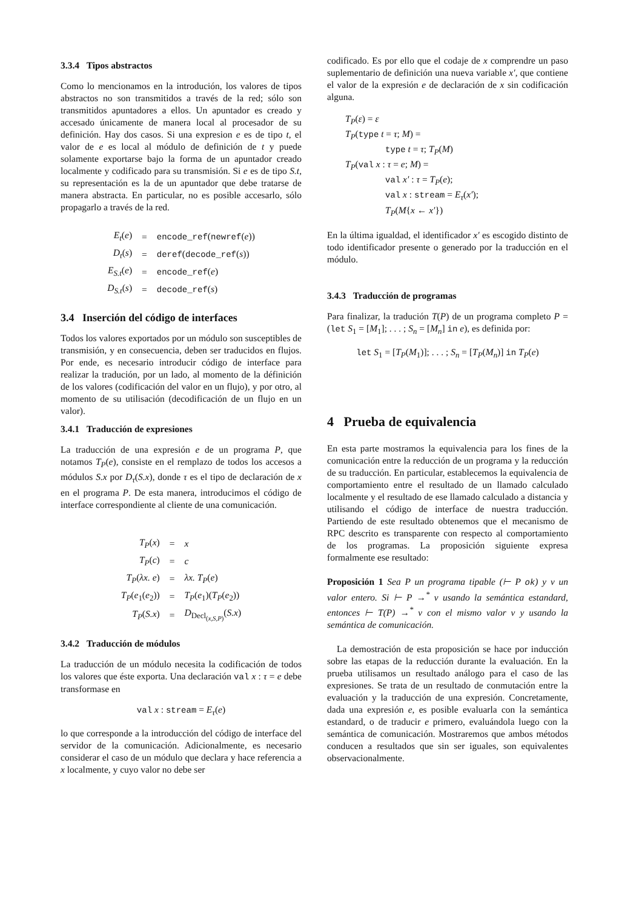3.3.4 Tipos abstractos
Como lo mencionamos en la introdución, los valores de tipos abstractos no son transmitidos a través de la red; sólo son transmitidos apuntadores a ellos. Un apuntador es creado y accesado únicamente de manera local al procesador de su definición. Hay dos casos. Si una expresion e es de tipo t, el valor de e es local al módulo de definición de t y puede solamente exportarse bajo la forma de un apuntador creado localmente y codificado para su transmisión. Si e es de tipo S.t, su representación es la de un apuntador que debe tratarse de manera abstracta. En particular, no es posible accesarlo, sólo propagarlo a través de la red.
| E<sub>t</sub> ( e ) | = | encode_ref ( newref ( e )) |
| D<sub>t</sub> ( s ) | = | deref ( decode_ref ( s )) |
| E<sub>S.t</sub> ( e ) | = | encode_ref ( e ) |
| D<sub>S.t</sub> ( s ) | = | decode_ref ( s ) |
3.4 Inserción del código de interfaces
Todos los valores exportados por un módulo son susceptibles de transmisión, y en consecuencia, deben ser traducidos en flujos. Por ende, es necesario introducir código de interface para realizar la tradución, por un lado, al momento de la définición de los valores (codificación del valor en un flujo), y por otro, al momento de su utilisación (decodificación de un flujo en un valor).
3.4.1 Traducción de expresiones
La traducción de una expresión e de un programa P, que notamos T<sub>P</sub>(e), consiste en el remplazo de todos los accesos a módulos S.x por D<sub>τ</sub>(S.x), donde τ es el tipo de declaración de x en el programa P. De esta manera, introducimos el código de interface correspondiente al cliente de una comunicación.
| T<sub>P</sub> ( x ) | = | x |
| T<sub>P</sub> ( c ) | = | c |
| T<sub>P</sub> ( λx. e ) | = | λx. T<sub>P</sub> ( e ) |
| T<sub>P</sub> ( e<sub>1</sub>( e<sub>2</sub>)) | = | T<sub>P</sub> ( e<sub>1</sub>)( T<sub>P</sub> ( e<sub>2</sub>)) |
| T<sub>P</sub> ( S.x ) | = | D<sub>Decl<sub>(x,S,P)</sub></sub>( S.x ) |
3.4.2 Traducción de módulos
La traducción de un módulo necesita la codificación de todos los valores que éste exporta. Una declaración val x : τ = e debe transformase en
val x : stream = E<sub>τ</sub>(e)
lo que corresponde a la introducción del código de interface del servidor de la comunicación. Adicionalmente, es necesario considerar el caso de un módulo que declara y hace referencia a x localmente, y cuyo valor no debe ser
codificado. Es por ello que el codaje de x comprendre un paso suplementario de definición una nueva variable x′, que contiene el valor de la expresión e de declaración de x sin codificación alguna.
T<sub>P</sub>(ε) = ε
T<sub>P</sub>(type t = τ; M) =
type t = τ; T<sub>P</sub>(M)
T<sub>P</sub>(val x : τ = e; M) =
val x′ : τ = T<sub>P</sub>(e);
val x : stream = E<sub>τ</sub>(x′);
T<sub>P</sub>(M{x ← x′})
En la última igualdad, el identificador x′ es escogido distinto de todo identificador presente o generado por la traducción en el módulo.
3.4.3 Traducción de programas
Para finalizar, la tradución T(P) de un programa completo P = (let S<sub>1</sub> = [M<sub>1</sub>]; . . . ; S<sub>n</sub> = [M<sub>n</sub>] in e), es definida por:
let S<sub>1</sub> = [T<sub>P</sub>(M<sub>1</sub>)]; . . . ; S<sub>n</sub> = [T<sub>P</sub>(M<sub>n</sub>)] in T<sub>P</sub>(e)
4 Prueba de equivalencia
En esta parte mostramos la equivalencia para los fines de la comunicación entre la reducción de un programa y la reducción de su traducción. En particular, establecemos la equivalencia de comportamiento entre el resultado de un llamado calculado localmente y el resultado de ese llamado calculado a distancia y utilisando el código de interface de nuestra traducción. Partiendo de este resultado obtenemos que el mecanismo de RPC descrito es transparente con respecto al comportamiento de los programas. La proposición siguiente expresa formalmente ese resultado:
Proposición 1 Sea P un programa tipable (⊢ P ok) y v un valor entero. Si ⊢ P →<sup>*</sup> v usando la semántica estandard, entonces ⊢ T(P) →<sup>*</sup> v con el mismo valor v y usando la semántica de comunicación.
La demostración de esta proposición se hace por inducción sobre las etapas de la reducción durante la evaluación. En la prueba utilisamos un resultado análogo para el caso de las expresiones. Se trata de un resultado de conmutación entre la evaluación y la traducción de una expresión. Concretamente, dada una expresión e, es posible evaluarla con la semántica estandard, o de traducir e primero, evaluándola luego con la semántica de comunicación. Mostraremos que ambos métodos conducen a resultados que sin ser iguales, son equivalentes observacionalmente.